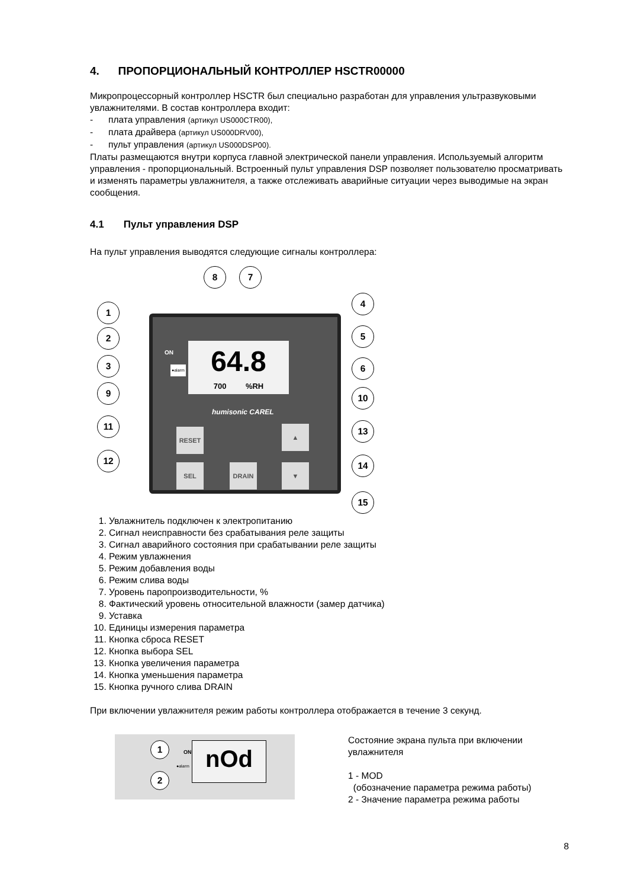4. ПРОПОРЦИОНАЛЬНЫЙ КОНТРОЛЛЕР HSCTR00000
Микропроцессорный контроллер HSCTR был специально разработан для управления ультразвуковыми увлажнителями. В состав контроллера входит:
- плата управления (артикул US000CTR00),
- плата драйвера (артикул US000DRV00),
- пульт управления (артикул US000DSP00).
Платы размещаются внутри корпуса главной электрической панели управления. Используемый алгоритм управления - пропорциональный. Встроенный пульт управления DSP позволяет пользователю просматривать и изменять параметры увлажнителя, а также отслеживать аварийные ситуации через выводимые на экран сообщения.
4.1 Пульт управления DSP
На пульт управления выводятся следующие сигналы контроллера:
64.8
700 %RH
ON
●alarm
humisonic CAREL
RESET
SEL DRAIN
▲
▼
8 7
1
2
3
9
11
12
4
5
6
10
13
14
15
1. Увлажнитель подключен к электропитанию
2. Сигнал неисправности без срабатывания реле защиты
3. Сигнал аварийного состояния при срабатывании реле защиты
4. Режим увлажнения
5. Режим добавления воды
6. Режим слива воды
7. Уровень паропроизводительности, %
8. Фактический уровень относительной влажности (замер датчика)
9. Уставка
10. Единицы измерения параметра
11. Кнопка сброса RESET
12. Кнопка выбора SEL
13. Кнопка увеличения параметра
14. Кнопка уменьшения параметра
15. Кнопка ручного слива DRAIN
При включении увлажнителя режим работы контроллера отображается в течение 3 секунд.
1
2
nOd
ON
●alarm
Состояние экрана пульта при включении увлажнителя
1 - MOD
(обозначение параметра режима работы)
2 - Значение параметра режима работы
8